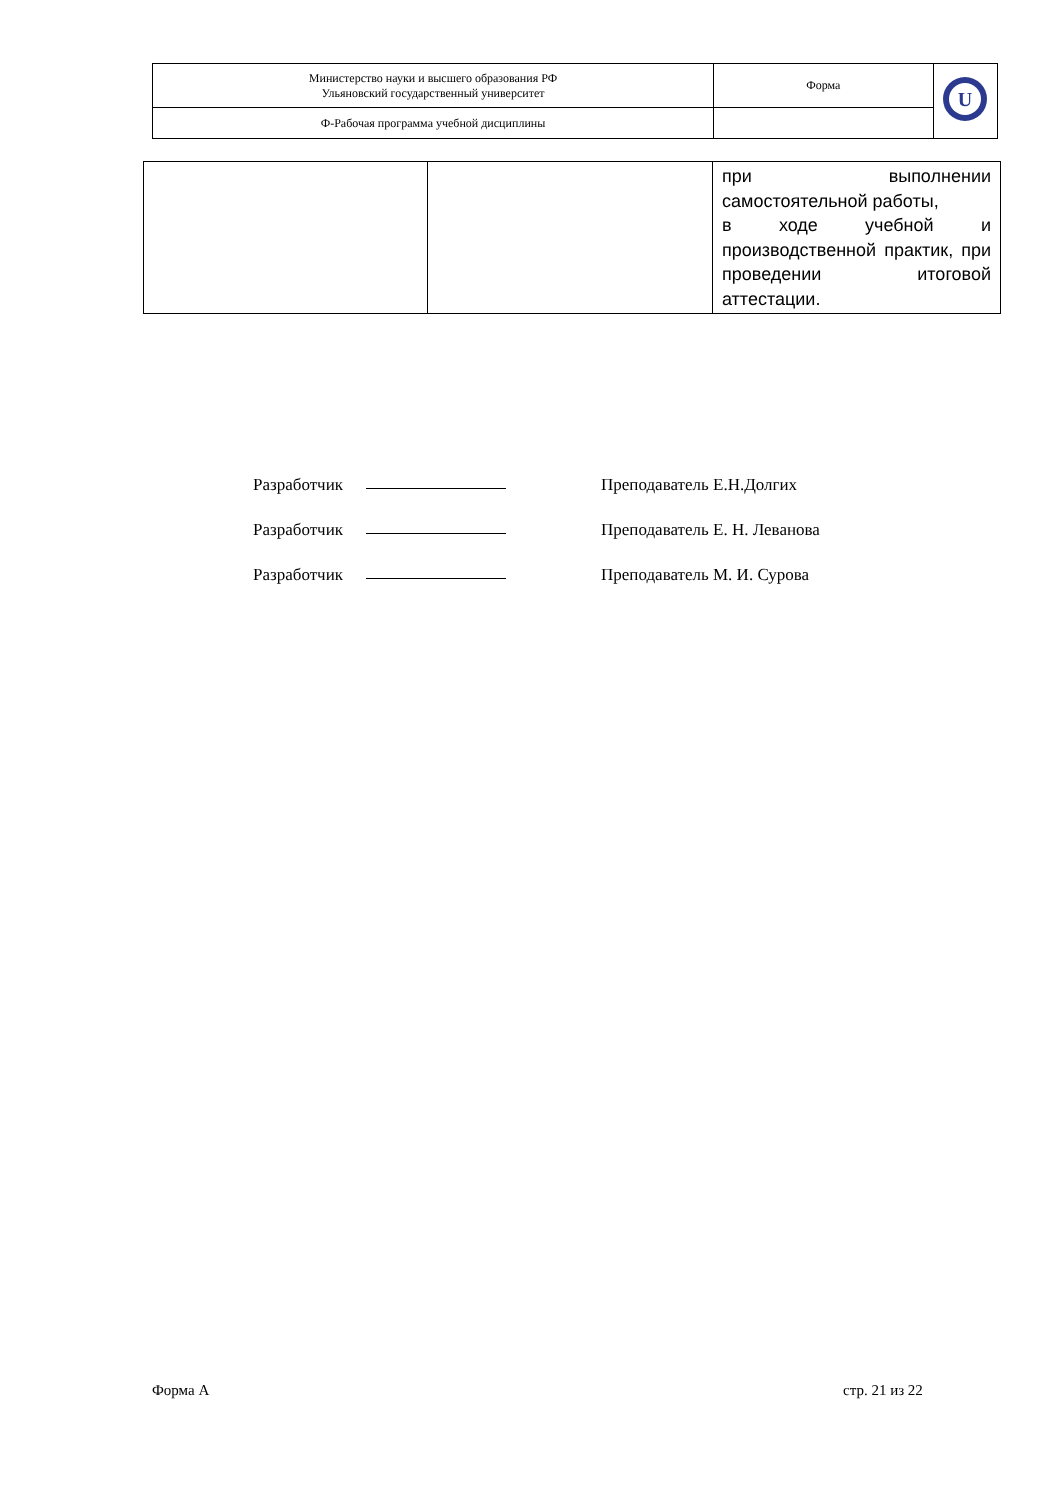| Министерство науки и высшего образования РФ Ульяновский государственный университет | Форма | U |
| Ф-Рабочая программа учебной дисциплины | | |
| | | при выполнении самостоятельной работы, в ходе учебной и производственной практик, при проведении итоговой аттестации. |
Разработчик Преподаватель Е.Н.Долгих
Разработчик Преподаватель Е. Н. Леванова
Разработчик Преподаватель М. И. Сурова
Форма А стр. 21 из 22